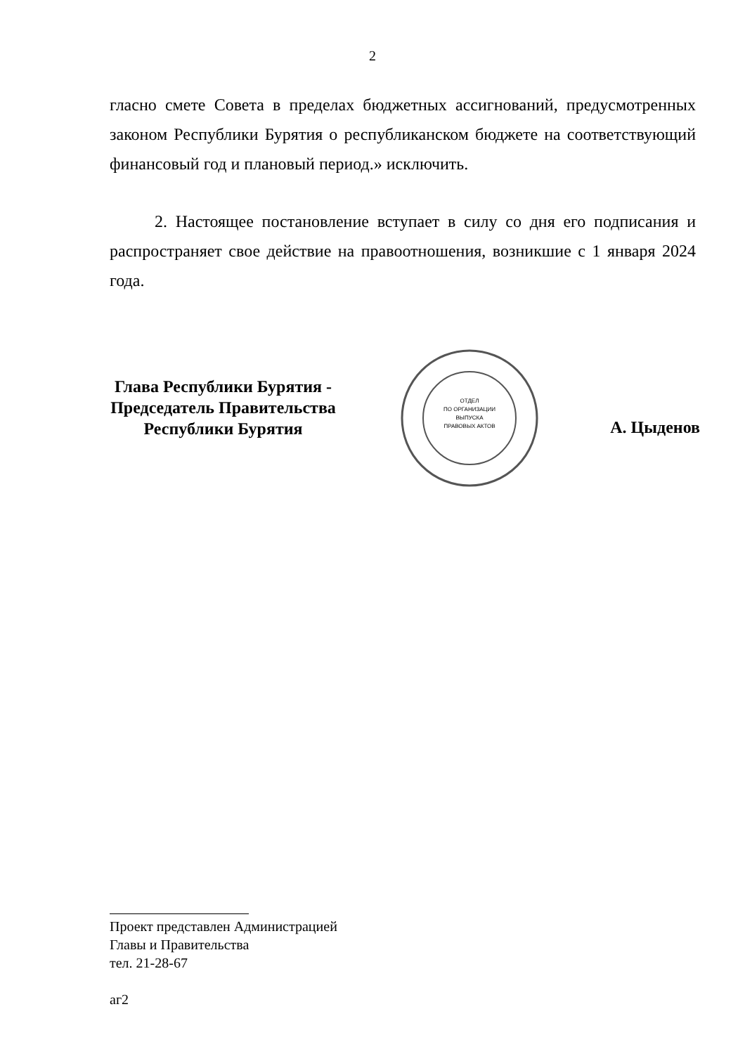2
гласно смете Совета в пределах бюджетных ассигнований, предусмотренных законом Республики Бурятия о республиканском бюджете на соответствующий финансовый год и плановый период.» исключить.
2. Настоящее постановление вступает в силу со дня его подписания и распространяет свое действие на правоотношения, возникшие с 1 января 2024 года.
Глава Республики Бурятия -
Председатель Правительства
Республики Бурятия
ОТДЕЛ
ПО ОРГАНИЗАЦИИ
ВЫПУСКА
ПРАВОВЫХ АКТОВ
А. Цыденов
Проект представлен Администрацией
Главы и Правительства
тел. 21-28-67
аг2